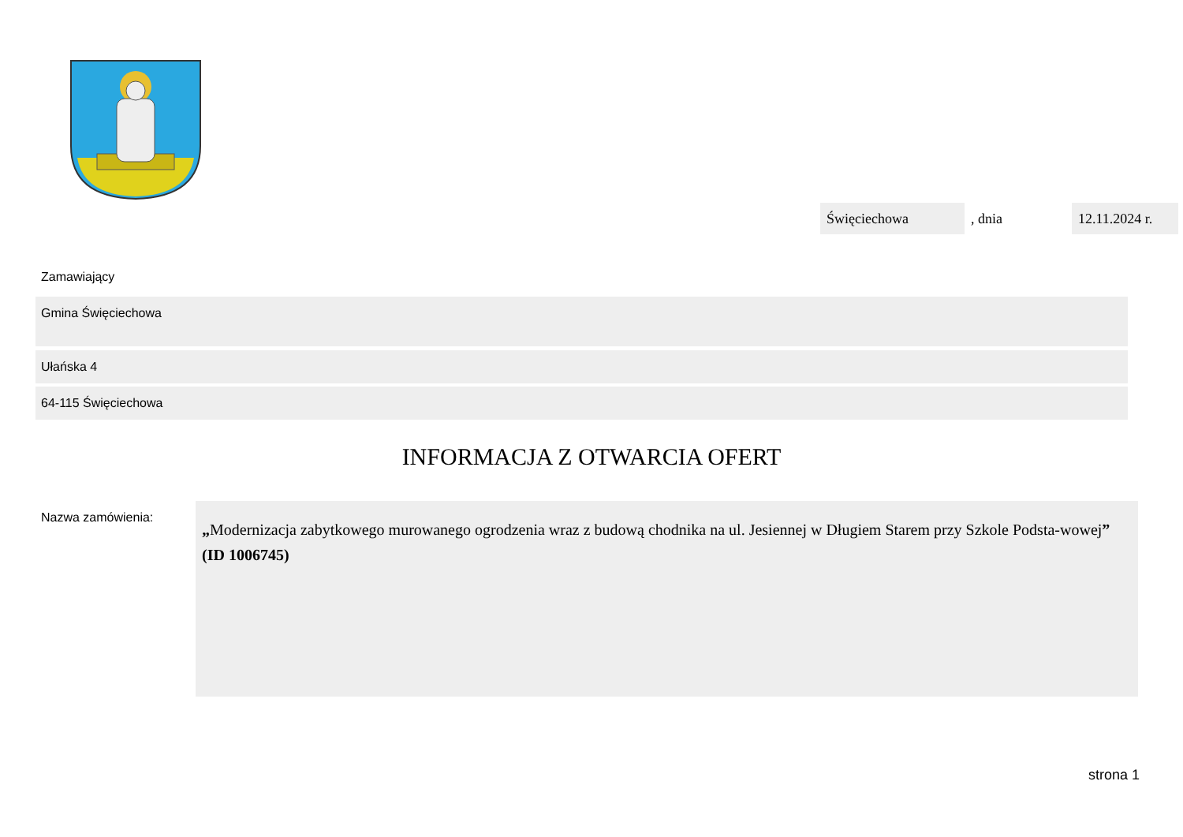Święciechowa
, dnia
12.11.2024 r.
Zamawiający
Gmina Święciechowa
Ułańska 4
64-115 Święciechowa
INFORMACJA Z OTWARCIA OFERT
Nazwa zamówienia:
„Modernizacja zabytkowego murowanego ogrodzenia wraz z budową chodnika na ul. Jesiennej w Długiem Starem przy Szkole Podsta-wowej” (ID 1006745)
strona 1